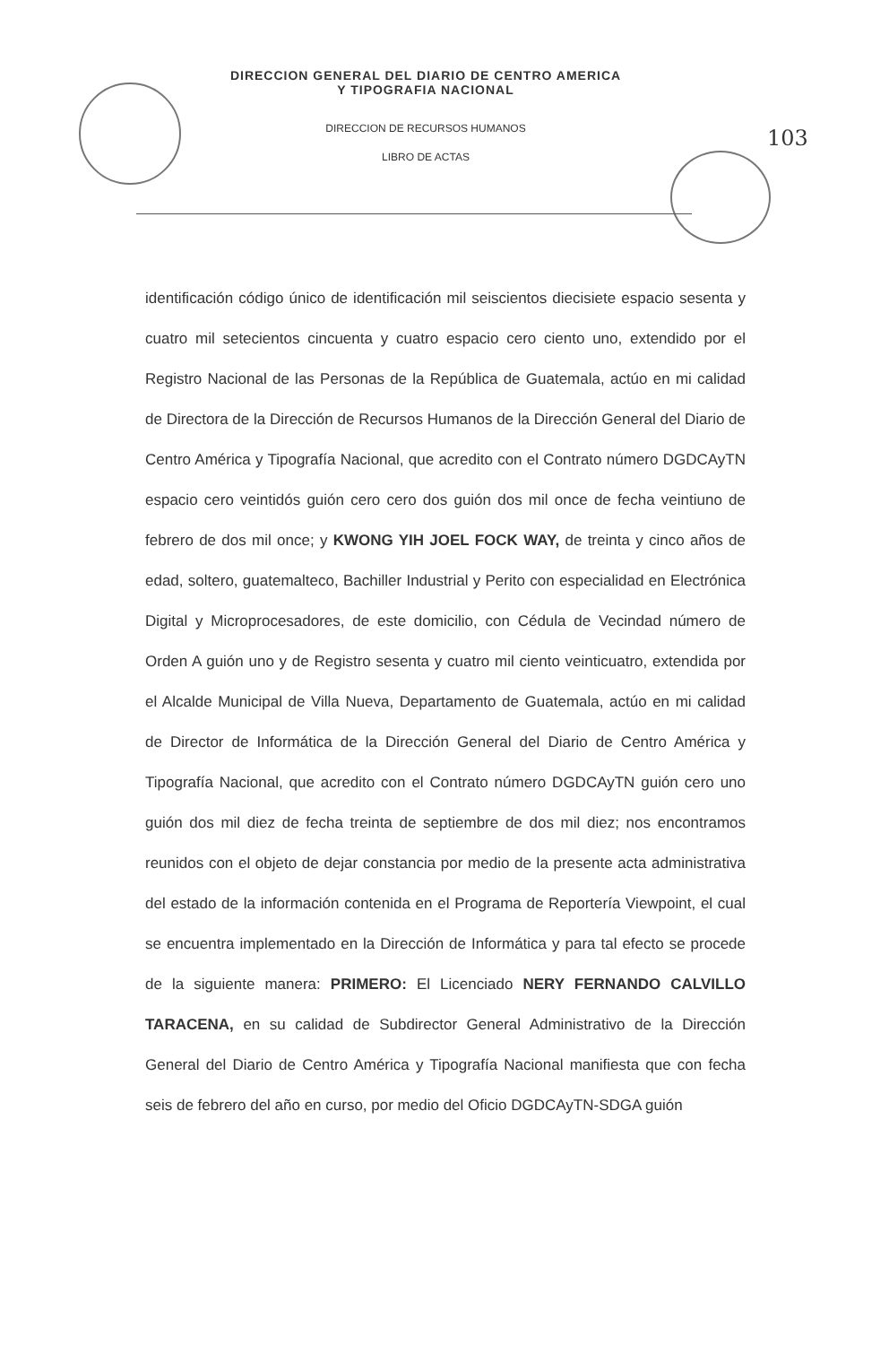DIRECCION GENERAL DEL DIARIO DE CENTRO AMERICA
Y TIPOGRAFIA NACIONAL
DIRECCION DE RECURSOS HUMANOS
LIBRO DE ACTAS
103
identificación código único de identificación mil seiscientos diecisiete espacio sesenta y cuatro mil setecientos cincuenta y cuatro espacio cero ciento uno, extendido por el Registro Nacional de las Personas de la República de Guatemala, actúo en mi calidad de Directora de la Dirección de Recursos Humanos de la Dirección General del Diario de Centro América y Tipografía Nacional, que acredito con el Contrato número DGDCAyTN espacio cero veintidós guión cero cero dos guión dos mil once de fecha veintiuno de febrero de dos mil once; y KWONG YIH JOEL FOCK WAY, de treinta y cinco años de edad, soltero, guatemalteco, Bachiller Industrial y Perito con especialidad en Electrónica Digital y Microprocesadores, de este domicilio, con Cédula de Vecindad número de Orden A guión uno y de Registro sesenta y cuatro mil ciento veinticuatro, extendida por el Alcalde Municipal de Villa Nueva, Departamento de Guatemala, actúo en mi calidad de Director de Informática de la Dirección General del Diario de Centro América y Tipografía Nacional, que acredito con el Contrato número DGDCAyTN guión cero uno guión dos mil diez de fecha treinta de septiembre de dos mil diez; nos encontramos reunidos con el objeto de dejar constancia por medio de la presente acta administrativa del estado de la información contenida en el Programa de Reportería Viewpoint, el cual se encuentra implementado en la Dirección de Informática y para tal efecto se procede de la siguiente manera: PRIMERO: El Licenciado NERY FERNANDO CALVILLO TARACENA, en su calidad de Subdirector General Administrativo de la Dirección General del Diario de Centro América y Tipografía Nacional manifiesta que con fecha seis de febrero del año en curso, por medio del Oficio DGDCAyTN-SDGA guión